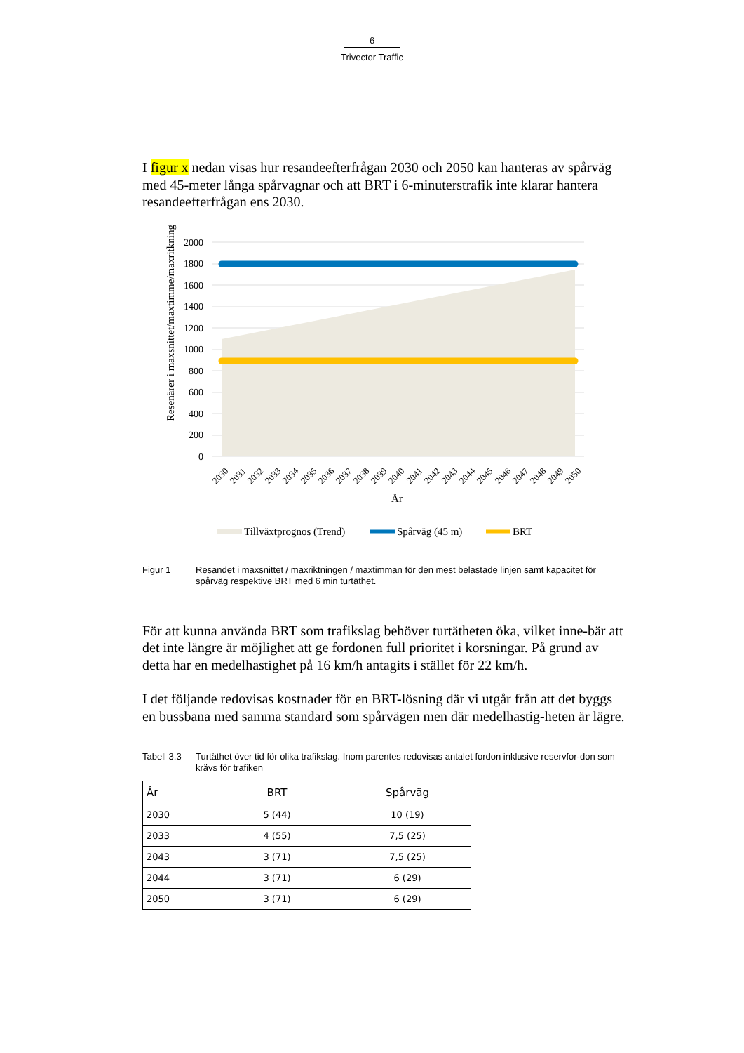6
Trivector Traffic
I figur x nedan visas hur resandeefterfrågan 2030 och 2050 kan hanteras av spårväg med 45-meter långa spårvagnar och att BRT i 6-minuterstrafik inte klarar hantera resandeefterfrågan ens 2030.
Resenärer i maxsnittet/maxtimme/maxritkning
2000
1800
1600
1400
1200
1000
800
600
400
200
0
2030
2031
2032
2033
2034
2035
2036
2037
2038
2039
2040
2041
2042
2043
2044
2045
2046
2047
2048
2049
2050
År
Tillväxtprognos (Trend)
Spårväg (45 m)
BRT
Figur 1 Resandet i maxsnittet / maxriktningen / maxtimman för den mest belastade linjen samt kapacitet för spårväg respektive BRT med 6 min turtäthet.
För att kunna använda BRT som trafikslag behöver turtätheten öka, vilket inne-bär att det inte längre är möjlighet att ge fordonen full prioritet i korsningar. På grund av detta har en medelhastighet på 16 km/h antagits i stället för 22 km/h.
I det följande redovisas kostnader för en BRT-lösning där vi utgår från att det byggs en bussbana med samma standard som spårvägen men där medelhastig-heten är lägre.
Tabell 3.3
Turtäthet över tid för olika trafikslag. Inom parentes redovisas antalet fordon inklusive reservfor-don som krävs för trafiken
| År | BRT | Spårväg |
| --- | --- | --- |
| 2030 | 5 (44) | 10 (19) |
| 2033 | 4 (55) | 7,5 (25) |
| 2043 | 3 (71) | 7,5 (25) |
| 2044 | 3 (71) | 6 (29) |
| 2050 | 3 (71) | 6 (29) |